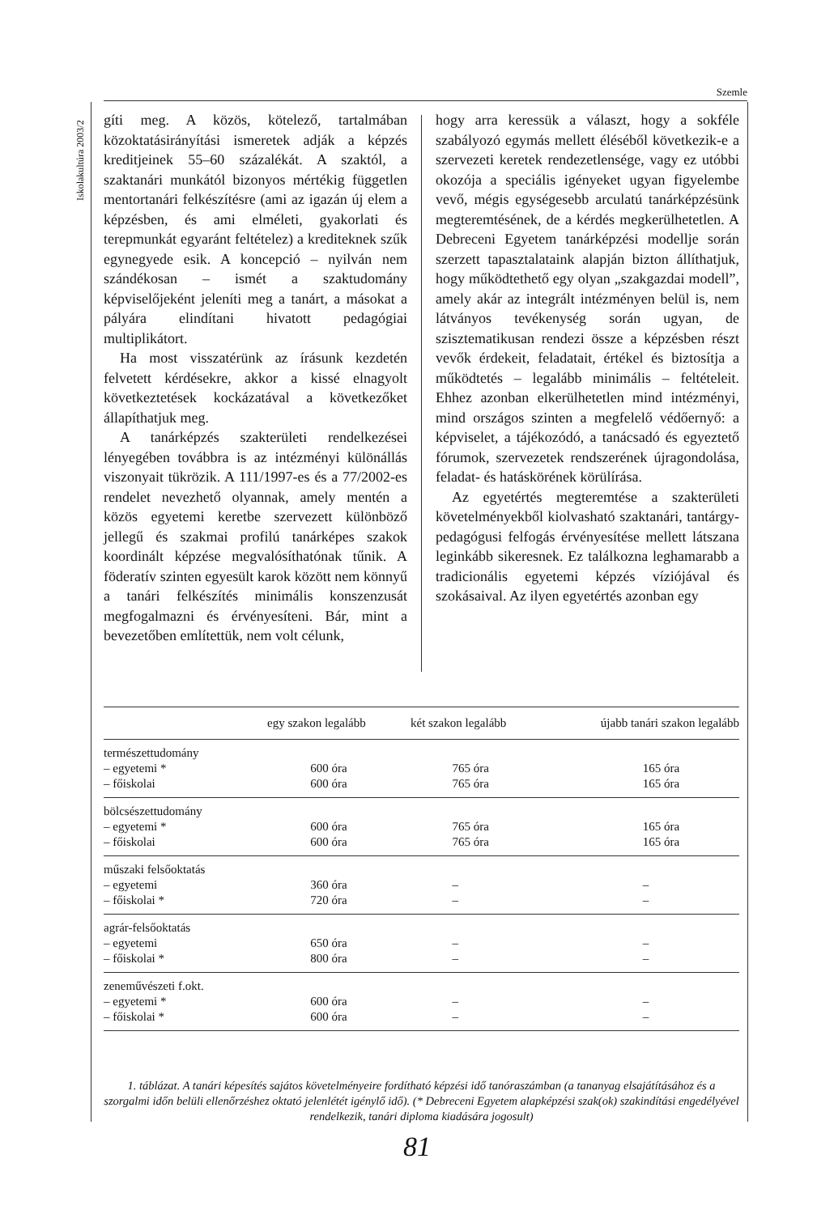Szemle
Iskolakultúra 2003/2
gíti meg. A közös, kötelező, tartalmában közoktatásirányítási ismeretek adják a képzés kreditjeinek 55–60 százalékát. A szaktól, a szaktanári munkától bizonyos mértékig független mentortanári felkészítésre (ami az igazán új elem a képzésben, és ami elméleti, gyakorlati és terepmunkát egyaránt feltételez) a krediteknek szűk egynegyede esik. A koncepció – nyilván nem szándékosan – ismét a szaktudomány képviselőjeként jeleníti meg a tanárt, a másokat a pályára elindítani hivatott pedagógiai multiplikátort.
Ha most visszatérünk az írásunk kezdetén felvetett kérdésekre, akkor a kissé elnagyolt következtetések kockázatával a következőket állapíthatjuk meg.
A tanárképzés szakterületi rendelkezései lényegében továbbra is az intézményi különállás viszonyait tükrözik. A 111/1997-es és a 77/2002-es rendelet nevezhető olyannak, amely mentén a közös egyetemi keretbe szervezett különböző jellegű és szakmai profilú tanárképes szakok koordinált képzése megvalósíthatónak tűnik. A föderatív szinten egyesült karok között nem könnyű a tanári felkészítés minimális konszenzusát megfogalmazni és érvényesíteni. Bár, mint a bevezetőben említettük, nem volt célunk,
hogy arra keressük a választ, hogy a sokféle szabályozó egymás mellett éléséből következik-e a szervezeti keretek rendezetlensége, vagy ez utóbbi okozója a speciális igényeket ugyan figyelembe vevő, mégis egységesebb arculatú tanárképzésünk megteremtésének, de a kérdés megkerülhetetlen. A Debreceni Egyetem tanárképzési modellje során szerzett tapasztalataink alapján bizton állíthatjuk, hogy működtethető egy olyan „szakgazdai modell”, amely akár az integrált intézményen belül is, nem látványos tevékenység során ugyan, de szisztematikusan rendezi össze a képzésben részt vevők érdekeit, feladatait, értékel és biztosítja a működtetés – legalább minimális – feltételeit. Ehhez azonban elkerülhetetlen mind intézményi, mind országos szinten a megfelelő védőernyő: a képviselet, a tájékozódó, a tanácsadó és egyeztető fórumok, szervezetek rendszerének újragondolása, feladat- és hatáskörének körülírása.
Az egyetértés megteremtése a szakterületi követelményekből kiolvasható szaktanári, tantárgy-pedagógusi felfogás érvényesítése mellett látszana leginkább sikeresnek. Ez találkozna leghamarabb a tradicionális egyetemi képzés víziójával és szokásaival. Az ilyen egyetértés azonban egy
| | egy szakon legalább | két szakon legalább | újabb tanári szakon legalább |
| --- | --- | --- | --- |
| természettudomány – egyetemi * – főiskolai | 600 óra 600 óra | 765 óra 765 óra | 165 óra 165 óra |
| bölcsészettudomány – egyetemi * – főiskolai | 600 óra 600 óra | 765 óra 765 óra | 165 óra 165 óra |
| műszaki felsőoktatás – egyetemi – főiskolai * | 360 óra 720 óra | – – | – – |
| agrár-felsőoktatás – egyetemi – főiskolai * | 650 óra 800 óra | – – | – – |
| zeneművészeti f.okt. – egyetemi * – főiskolai * | 600 óra 600 óra | – – | – – |
1. táblázat. A tanári képesítés sajátos követelményeire fordítható képzési idő tanóraszámban (a tananyag elsajátításához és a szorgalmi időn belüli ellenőrzéshez oktató jelenlétét igénylő idő). (* Debreceni Egyetem alapképzési szak(ok) szakindítási engedélyével rendelkezik, tanári diploma kiadására jogosult)
81